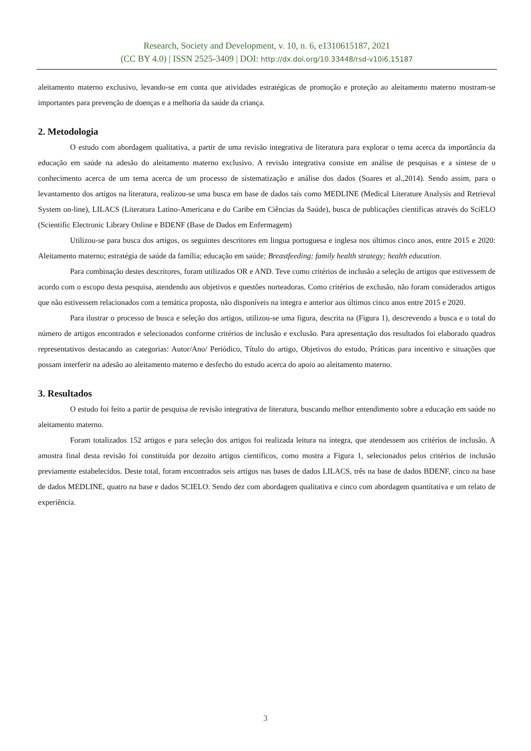Research, Society and Development, v. 10, n. 6, e1310615187, 2021
(CC BY 4.0) | ISSN 2525-3409 | DOI: http://dx.doi.org/10.33448/rsd-v10i6.15187
aleitamento materno exclusivo, levando-se em conta que atividades estratégicas de promoção e proteção ao aleitamento materno mostram-se importantes para prevenção de doenças e a melhoria da saúde da criança.
2. Metodologia
O estudo com abordagem qualitativa, a partir de uma revisão integrativa de literatura para explorar o tema acerca da importância da educação em saúde na adesão do aleitamento materno exclusivo. A revisão integrativa consiste em análise de pesquisas e a síntese de o conhecimento acerca de um tema acerca de um processo de sistematização e análise dos dados (Soares et al.,2014). Sendo assim, para o levantamento dos artigos na literatura, realizou-se uma busca em base de dados tais como MEDLINE (Medical Literature Analysis and Retrieval System on-line), LILACS (Literatura Latino-Americana e do Caribe em Ciências da Saúde), busca de publicações científicas através do SciELO (Scientific Electronic Library Online e BDENF (Base de Dados em Enfermagem)
Utilizou-se para busca dos artigos, os seguintes descritores em lingua portuguesa e inglesa nos últimos cinco anos, entre 2015 e 2020: Aleitamento materno; estratégia de saúde da família; educação em saúde; Breastfeeding; family health strategy; health education.
Para combinação destes descritores, foram utilizados OR e AND. Teve como critérios de inclusão a seleção de artigos que estivessem de acordo com o escopo desta pesquisa, atendendo aos objetivos e questões norteadoras. Como critérios de exclusão, não foram considerados artigos que não estivessem relacionados com a temática proposta, não disponíveis na integra e anterior aos últimos cinco anos entre 2015 e 2020.
Para ilustrar o processo de busca e seleção dos artigos, utilizou-se uma figura, descrita na (Figura 1), descrevendo a busca e o total do número de artigos encontrados e selecionados conforme critérios de inclusão e exclusão. Para apresentação dos resultados foi elaborado quadros representativos destacando as categorias: Autor/Ano/ Periódico, Título do artigo, Objetivos do estudo, Práticas para incentivo e situações que possam interferir na adesão ao aleitamento materno e desfecho do estudo acerca do apoio ao aleitamento materno.
3. Resultados
O estudo foi feito a partir de pesquisa de revisão integrativa de literatura, buscando melhor entendimento sobre a educação em saúde no aleitamento materno.
Foram totalizados 152 artigos e para seleção dos artigos foi realizada leitura na íntegra, que atendessem aos critérios de inclusão. A amostra final desta revisão foi constituída por dezoito artigos científicos, como mostra a Figura 1, selecionados pelos critérios de inclusão previamente estabelecidos. Deste total, foram encontrados seis artigos nas bases de dados LILACS, três na base de dados BDENF, cinco na base de dados MEDLINE, quatro na base e dados SCIELO. Sendo dez com abordagem qualitativa e cinco com abordagem quantitativa e um relato de experiência.
3